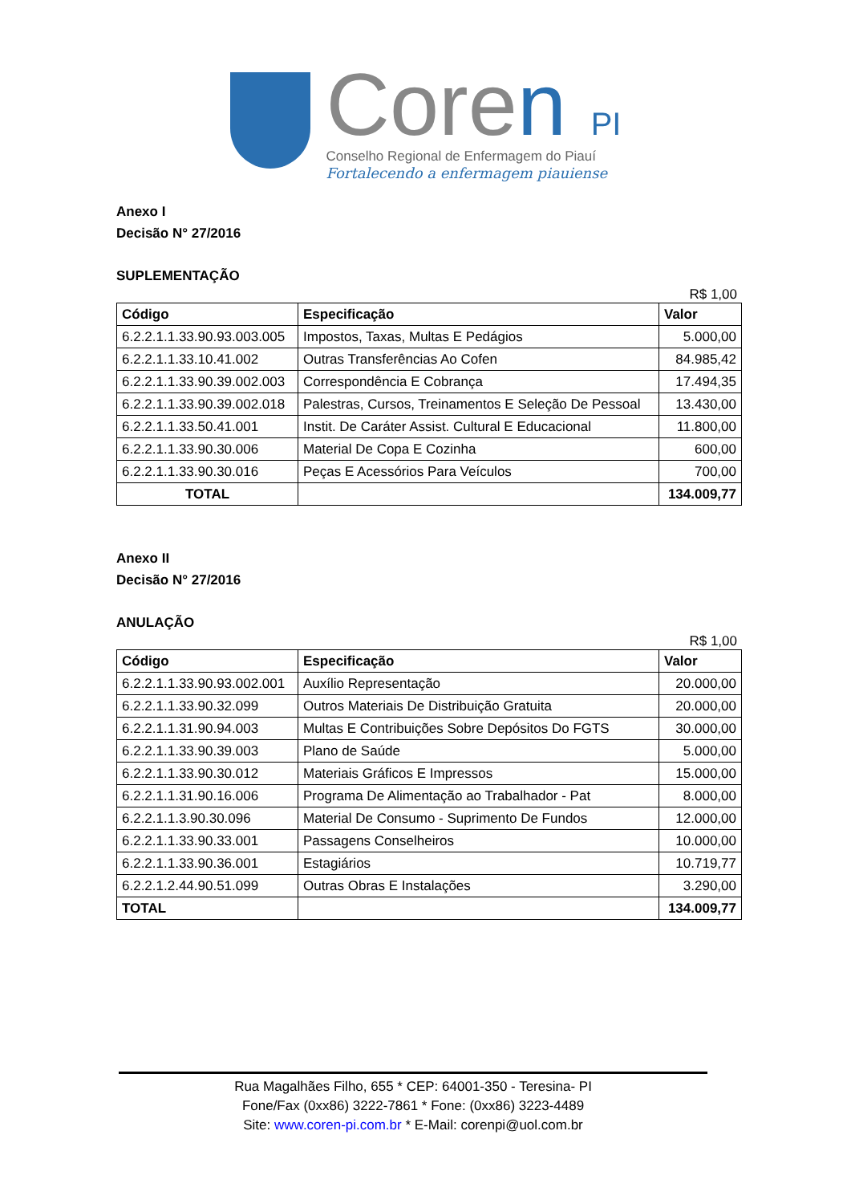Coren PI
Conselho Regional de Enfermagem do Piauí
Fortalecendo a enfermagem piauiense
Anexo I
Decisão N° 27/2016
SUPLEMENTAÇÃO
R$ 1,00
| Código | Especificação | Valor |
| --- | --- | --- |
| 6.2.2.1.1.33.90.93.003.005 | Impostos, Taxas, Multas E Pedágios | 5.000,00 |
| 6.2.2.1.1.33.10.41.002 | Outras Transferências Ao Cofen | 84.985,42 |
| 6.2.2.1.1.33.90.39.002.003 | Correspondência E Cobrança | 17.494,35 |
| 6.2.2.1.1.33.90.39.002.018 | Palestras, Cursos, Treinamentos E Seleção De Pessoal | 13.430,00 |
| 6.2.2.1.1.33.50.41.001 | Instit. De Caráter Assist. Cultural E Educacional | 11.800,00 |
| 6.2.2.1.1.33.90.30.006 | Material De Copa E Cozinha | 600,00 |
| 6.2.2.1.1.33.90.30.016 | Peças E Acessórios Para Veículos | 700,00 |
| TOTAL | | 134.009,77 |
Anexo II
Decisão N° 27/2016
ANULAÇÃO
R$ 1,00
| Código | Especificação | Valor |
| --- | --- | --- |
| 6.2.2.1.1.33.90.93.002.001 | Auxílio Representação | 20.000,00 |
| 6.2.2.1.1.33.90.32.099 | Outros Materiais De Distribuição Gratuita | 20.000,00 |
| 6.2.2.1.1.31.90.94.003 | Multas E Contribuições Sobre Depósitos Do FGTS | 30.000,00 |
| 6.2.2.1.1.33.90.39.003 | Plano de Saúde | 5.000,00 |
| 6.2.2.1.1.33.90.30.012 | Materiais Gráficos E Impressos | 15.000,00 |
| 6.2.2.1.1.31.90.16.006 | Programa De Alimentação ao Trabalhador - Pat | 8.000,00 |
| 6.2.2.1.1.3.90.30.096 | Material De Consumo - Suprimento De Fundos | 12.000,00 |
| 6.2.2.1.1.33.90.33.001 | Passagens Conselheiros | 10.000,00 |
| 6.2.2.1.1.33.90.36.001 | Estagiários | 10.719,77 |
| 6.2.2.1.2.44.90.51.099 | Outras Obras E Instalações | 3.290,00 |
| TOTAL | | 134.009,77 |
Rua Magalhães Filho, 655 * CEP: 64001-350 - Teresina- PI
Fone/Fax (0xx86) 3222-7861 * Fone: (0xx86) 3223-4489
Site: www.coren-pi.com.br * E-Mail: corenpi@uol.com.br